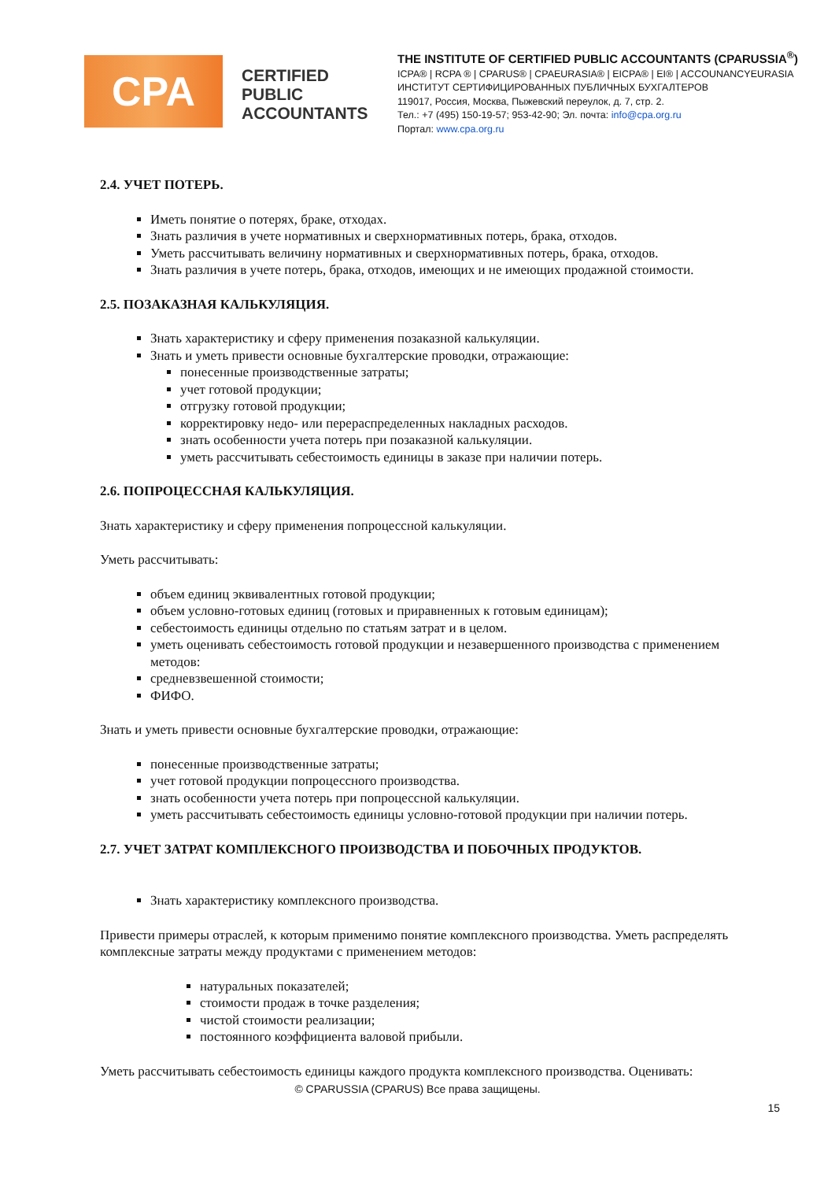CPA
CERTIFIED PUBLIC ACCOUNTANTS
THE INSTITUTE OF CERTIFIED PUBLIC ACCOUNTANTS (CPARUSSIA<sup>®</sup>)
ICPA® | RCPA ® | CPARUS® | CPAEURASIA® | EICPA® | EI® | ACCOUNANCYEURASIA
ИНСТИТУТ СЕРТИФИЦИРОВАННЫХ ПУБЛИЧНЫХ БУХГАЛТЕРОВ
119017, Россия, Москва, Пыжевский переулок, д. 7, стр. 2.
Тел.: +7 (495) 150-19-57; 953-42-90; Эл. почта: info@cpa.org.ru
Портал: www.cpa.org.ru
2.4. УЧЕТ ПОТЕРЬ.
Иметь понятие о потерях, браке, отходах.
Знать различия в учете нормативных и сверхнормативных потерь, брака, отходов.
Уметь рассчитывать величину нормативных и сверхнормативных потерь, брака, отходов.
Знать различия в учете потерь, брака, отходов, имеющих и не имеющих продажной стоимости.
2.5. ПОЗАКАЗНАЯ КАЛЬКУЛЯЦИЯ.
Знать характеристику и сферу применения позаказной калькуляции.
Знать и уметь привести основные бухгалтерские проводки, отражающие:
понесенные производственные затраты;
учет готовой продукции;
отгрузку готовой продукции;
корректировку недо- или перераспределенных накладных расходов.
знать особенности учета потерь при позаказной калькуляции.
уметь рассчитывать себестоимость единицы в заказе при наличии потерь.
2.6. ПОПРОЦЕССНАЯ КАЛЬКУЛЯЦИЯ.
Знать характеристику и сферу применения попроцессной калькуляции.
Уметь рассчитывать:
объем единиц эквивалентных готовой продукции;
объем условно-готовых единиц (готовых и приравненных к готовым единицам);
себестоимость единицы отдельно по статьям затрат и в целом.
уметь оценивать себестоимость готовой продукции и незавершенного производства с применением методов:
средневзвешенной стоимости;
ФИФО.
Знать и уметь привести основные бухгалтерские проводки, отражающие:
понесенные производственные затраты;
учет готовой продукции попроцессного производства.
знать особенности учета потерь при попроцессной калькуляции.
уметь рассчитывать себестоимость единицы условно-готовой продукции при наличии потерь.
2.7. УЧЕТ ЗАТРАТ КОМПЛЕКСНОГО ПРОИЗВОДСТВА И ПОБОЧНЫХ ПРОДУКТОВ.
Знать характеристику комплексного производства.
Привести примеры отраслей, к которым применимо понятие комплексного производства. Уметь распределять комплексные затраты между продуктами с применением методов:
натуральных показателей;
стоимости продаж в точке разделения;
чистой стоимости реализации;
постоянного коэффициента валовой прибыли.
Уметь рассчитывать себестоимость единицы каждого продукта комплексного производства. Оценивать:
© CPARUSSIA (CPARUS) Все права защищены.
15